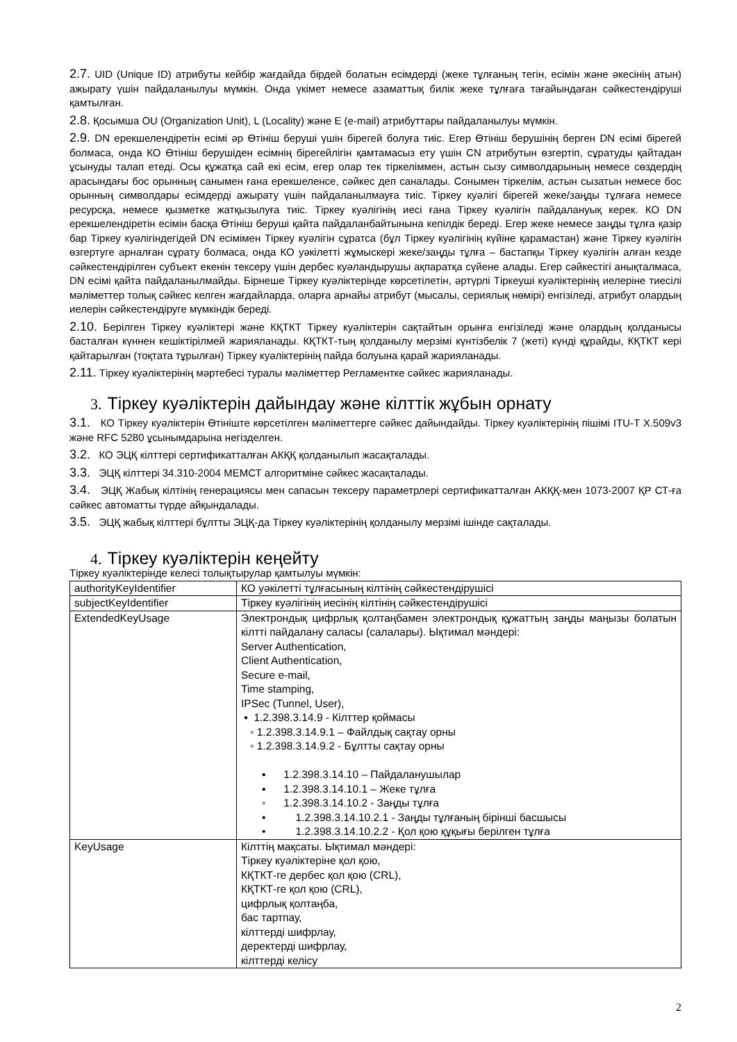2.7. UID (Unique ID) атрибуты кейбір жағдайда бірдей болатын есімдерді (жеке тұлғаның тегін, есімін және әкесінің атын) ажырату үшін пайдаланылуы мүмкін. Онда үкімет немесе азаматтық билік жеке тұлғаға тағайындаған сәйкестендіруші қамтылған.
2.8. Қосымша OU (Organization Unit), L (Locality) және E (e-mail) атрибуттары пайдаланылуы мүмкін.
2.9. DN ерекшелендіретін есімі әр Өтініш беруші үшін бірегей болуға тиіс. Егер Өтініш берушінің берген DN есімі бірегей болмаса, онда КО Өтініш берушіден есімнің бірегейлігін қамтамасыз ету үшін CN атрибутын өзгертіп, сұратуды қайтадан ұсынуды талап етеді. Осы құжатқа сай екі есім, егер олар тек тіркеліммен, астын сызу символдарының немесе сөздердің арасындағы бос орынның санымен ғана ерекшеленсе, сәйкес деп саналады. Сонымен тіркелім, астын сызатын немесе бос орынның символдары есімдерді ажырату үшін пайдаланылмауға тиіс. Тіркеу куәлігі бірегей жеке/заңды тұлғаға немесе ресурсқа, немесе қызметке жатқызылуға тиіс. Тіркеу куәлігінің иесі ғана Тіркеу куәлігін пайдалануық керек. КО DN ерекшелендіретін есімін басқа Өтініш беруші қайта пайдаланбайтынына кепілдік береді. Егер жеке немесе заңды тұлға қазір бар Тіркеу куәлігіндегідей DN есімімен Тіркеу куәлігін сұратса (бұл Тіркеу куәлігінің күйіне қарамастан) және Тіркеу куәлігін өзгертуге арналған сұрату болмаса, онда КО уәкілетті жұмыскері жеке/заңды тұлға – бастапқы Тіркеу куәлігін алған кезде сәйкестендірілген субъект екенін тексеру үшін дербес куәландырушы ақпаратқа сүйене алады. Егер сәйкестігі анықталмаса, DN есімі қайта пайдаланылмайды. Бірнеше Тіркеу куәліктерінде көрсетілетін, әртүрлі Тіркеуші куәліктерінің иелеріне тиесілі мәліметтер толық сәйкес келген жағдайларда, оларға арнайы атрибут (мысалы, сериялық нөмірі) енгізіледі, атрибут олардың иелерін сәйкестендіруге мүмкіндік береді.
2.10. Берілген Тіркеу куәліктері және КҚТКТ Тіркеу куәліктерін сақтайтын орынға енгізіледі және олардың қолданысы басталған күннен кешіктірілмей жарияланады. КҚТКТ-тың қолданылу мерзімі күнтізбелік 7 (жеті) күнді құрайды, КҚТКТ кері қайтарылған (тоқтата тұрылған) Тіркеу куәліктерінің пайда болуына қарай жарияланады.
2.11. Тіркеу куәліктерінің мәртебесі туралы мәліметтер Регламентке сәйкес жарияланады.
3. Тіркеу куәліктерін дайындау және кілттік жұбын орнату
3.1. КО Тіркеу куәліктерін Өтініште көрсетілген мәліметтерге сәйкес дайындайды. Тіркеу куәліктерінің пішімі ITU-T X.509v3 және RFC 5280 ұсынымдарына негізделген.
3.2. КО ЭЦҚ кілттері сертификатталған АКҚҚ қолданылып жасақталады.
3.3. ЭЦҚ кілттері 34.310-2004 МЕМСТ алгоритміне сәйкес жасақталады.
3.4. ЭЦҚ Жабық кілтінің генерациясы мен сапасын тексеру параметрлері сертификатталған АКҚҚ-мен 1073-2007 ҚР СТ-ға сәйкес автоматты түрде айқындалады.
3.5. ЭЦҚ жабық кілттері бұлтты ЭЦҚ-да Тіркеу куәліктерінің қолданылу мерзімі ішінде сақталады.
4. Тіркеу куәліктерін кеңейту
Тіркеу куәліктерінде келесі толықтырулар қамтылуы мүмкін:
| authorityKeyIdentifier | КО уәкілетті тұлғасының кілтінің сәйкестендірушісі |
| subjectKeyIdentifier | Тіркеу куәлігінің иесінің кілтінің сәйкестендірушісі |
| ExtendedKeyUsage | Электрондық цифрлық қолтаңбамен электрондық құжаттың заңды маңызы болатын кілтті пайдалану саласы (салалары). Ықтимал мәндері: Server Authentication, Client Authentication, Secure e-mail, Time stamping, IPSec (Tunnel, User), ▪ 1.2.398.3.14.9 - Кілттер қоймасы ◦ 1.2.398.3.14.9.1 – Файлдық сақтау орны ◦ 1.2.398.3.14.9.2 - Бұлтты сақтау орны ▪ 1.2.398.3.14.10 – Пайдаланушылар ▪ 1.2.398.3.14.10.1 – Жеке тұлға ◦ 1.2.398.3.14.10.2 - Заңды тұлға • 1.2.398.3.14.10.2.1 - Заңды тұлғаның бірінші басшысы • 1.2.398.3.14.10.2.2 - Қол қою құқығы берілген тұлға |
| KeyUsage | Кілттің мақсаты. Ықтимал мәндері: Тіркеу куәліктеріне қол қою, КҚТКТ-ге дербес қол қою (CRL), КҚТКТ-ге қол қою (CRL), цифрлық қолтаңба, бас тартпау, кілттерді шифрлау, деректерді шифрлау, кілттерді келісу |
2